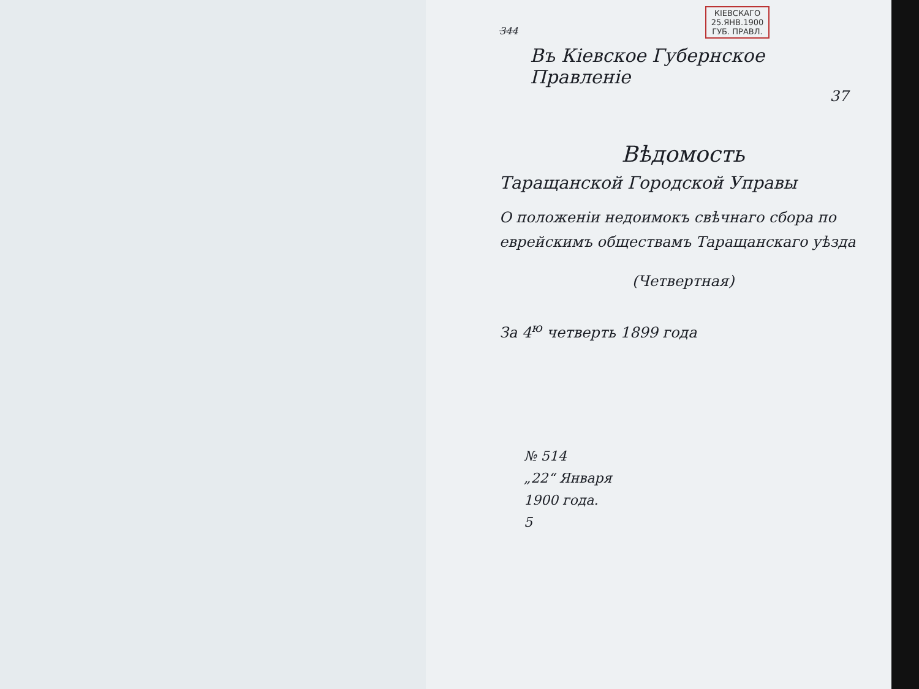344 КІЕВСКАГО
25.ЯНВ.1900
ГУБ. ПРАВЛ.
Въ Кіевское Губернское Правленіе
37
Вѣдомость
Таращанской Городской Управы
О положеніи недоимокъ свѣчнаго сбора по еврейскимъ обществамъ Таращанскаго уѣзда
(Четвертная)
За 4<sup>ю</sup> четверть 1899 года
№ 514
„22“ Января
1900 года.
5